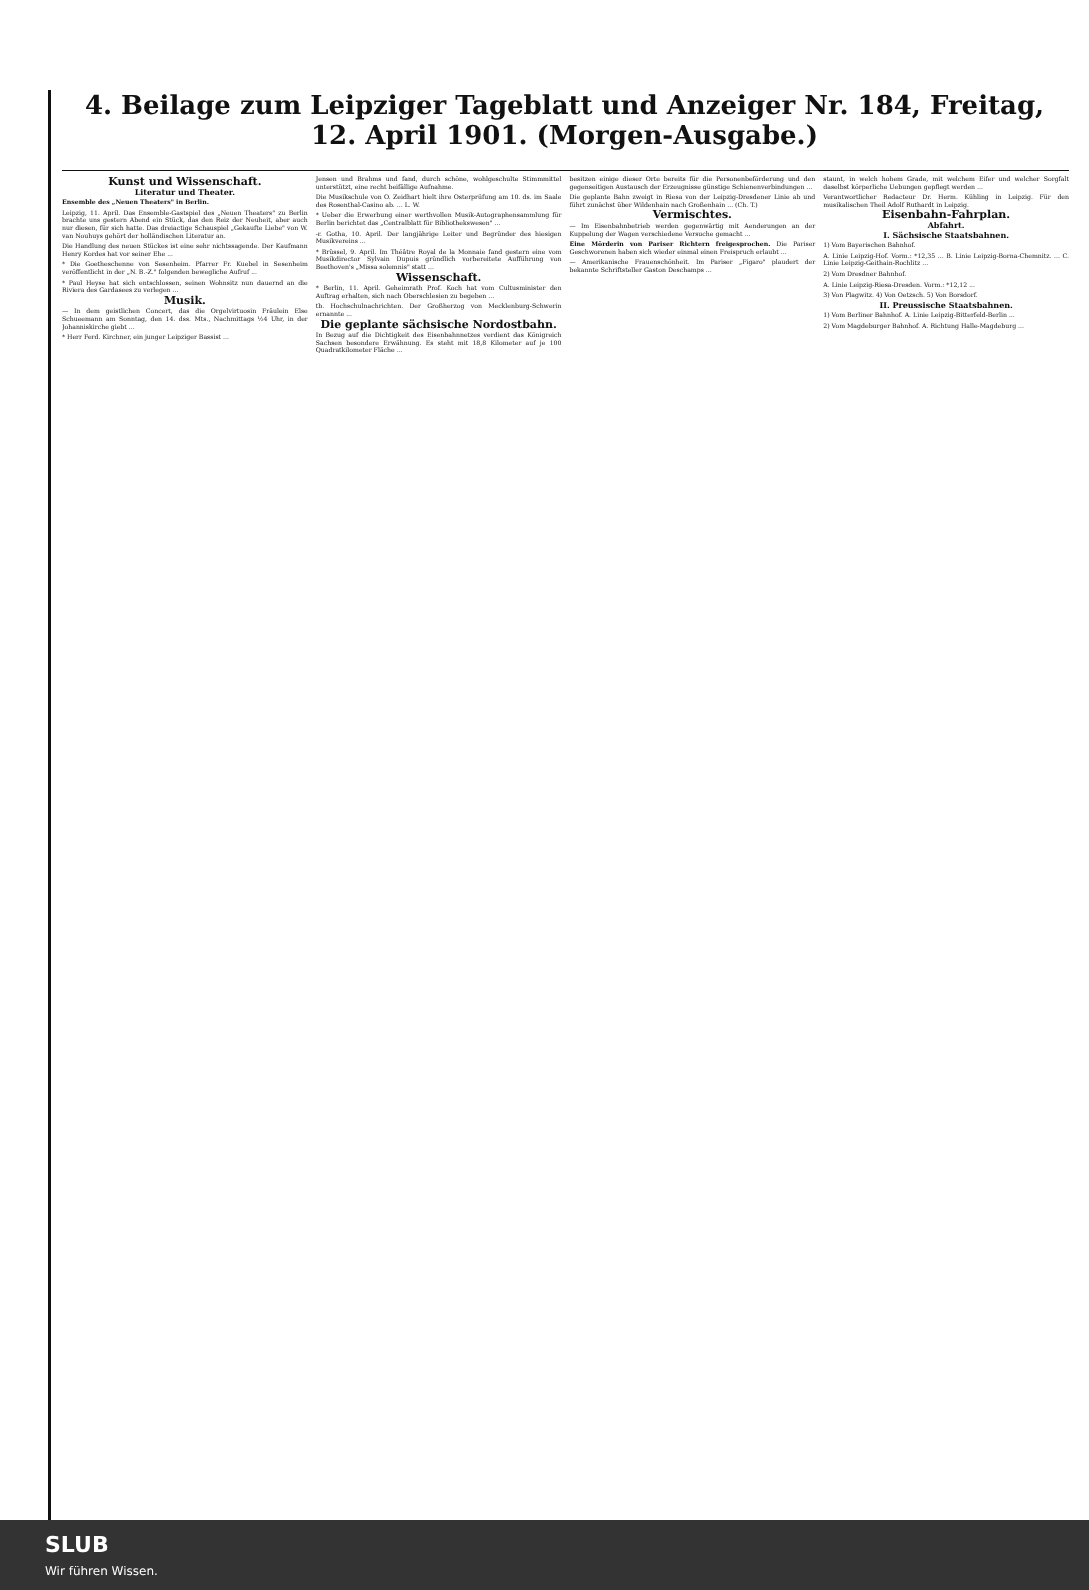4. Beilage zum Leipziger Tageblatt und Anzeiger Nr. 184, Freitag, 12. April 1901. (Morgen-Ausgabe.)
Kunst und Wissenschaft.
Literatur und Theater.
Ensemble des „Neuen Theaters" in Berlin.
Leipzig, 11. April. Das Ensemble-Gastspiel des „Neuen Theaters" zu Berlin brachte uns gestern Abend ein Stück, das den Reiz der Neuheit, aber auch nur diesen, für sich hatte. Das dreiactige Schauspiel „Gekaufte Liebe" von W. van Nouhuys gehört der holländischen Literatur an.
Die Handlung des neuen Stückes ist eine sehr nichtssagende. Der Kaufmann Henry Kordes hat vor seiner Ehe ...
* Die Goetheschenne von Sesenheim. Pfarrer Fr. Kuebel in Sesenheim veröffentlicht in der „N. B.-Z." folgenden bewegliche Aufruf ...
* Paul Heyse hat sich entschlossen, seinen Wohnsitz nun dauernd an die Riviera des Gardasees zu verlegen ...
Musik.
— In dem geistlichen Concert, das die Orgelvirtuosin Fräulein Else Schueemann am Sonntag, den 14. dss. Mts., Nachmittags ½4 Uhr, in der Johanniskirche giebt ...
* Herr Ferd. Kirchner, ein junger Leipziger Bassist ...
Jensen und Brahms und fand, durch schöne, wohlgeschulte Stimmmittel unterstützt, eine recht beifällige Aufnahme.
Die Musikschule von O. Zeidhart hielt ihre Osterprüfung am 10. ds. im Saale des Rosenthal-Casino ab. ... L. W.
* Ueber die Erwerbung einer werthvollen Musik-Autographensammlung für Berlin berichtet das „Centralblatt für Bibliothekswesen" ...
-r. Gotha, 10. April. Der langjährige Leiter und Begründer des hiesigen Musikvereins ...
* Brüssel, 9. April. Im Théâtre Royal de la Monnaie fand gestern eine vom Musikdirector Sylvain Dupuis gründlich vorbereitete Aufführung von Beethoven's „Missa solemnis" statt ...
Wissenschaft.
* Berlin, 11. April. Geheimrath Prof. Koch hat vom Cultusminister den Auftrag erhalten, sich nach Oberschlesien zu begeben ...
tb. Hochschulnachrichten. Der Großherzog von Mecklenburg-Schwerin ernannte ...
Die geplante sächsische Nordostbahn.
In Bezug auf die Dichtigkeit des Eisenbahnnetzes verdient das Königreich Sachsen besondere Erwähnung. Es steht mit 18,8 Kilometer auf je 100 Quadratkilometer Fläche ...
besitzen einige dieser Orte bereits für die Personenbeförderung und den gegenseitigen Austausch der Erzeugnisse günstige Schienenverbindungen ...
Die geplante Bahn zweigt in Riesa von der Leipzig-Dresdener Linie ab und führt zunächst über Wildenhain nach Großenhain ... (Ch. T.)
Vermischtes.
— Im Eisenbahnbetrieb werden gegenwärtig mit Aenderungen an der Kuppelung der Wagen verschiedene Versuche gemacht ...
Eine Mörderin von Pariser Richtern freigesprochen. Die Pariser Geschworenen haben sich wieder einmal einen Freispruch erlaubt ...
— Amerikanische Frauenschönheit. Im Pariser „Figaro" plaudert der bekannte Schriftsteller Gaston Deschamps ...
staunt, in welch hohem Grade, mit welchem Eifer und welcher Sorgfalt daselbst körperliche Uebungen gepflegt werden ...
Verantwortlicher Redacteur Dr. Herm. Kühling in Leipzig. Für den musikalischen Theil Adolf Ruthardt in Leipzig.
Eisenbahn-Fahrplan.
Abfahrt.
I. Sächsische Staatsbahnen.
1) Vom Bayerischen Bahnhof.
A. Linie Leipzig-Hof. Vorm.: *12,35 ... B. Linie Leipzig-Borna-Chemnitz. ... C. Linie Leipzig-Geithain-Rochlitz ...
2) Vom Dresdner Bahnhof.
A. Linie Leipzig-Riesa-Dresden. Vorm.: *12,12 ...
3) Von Plagwitz. 4) Von Oetzsch. 5) Von Borsdorf.
II. Preussische Staatsbahnen.
1) Vom Berliner Bahnhof. A. Linie Leipzig-Bitterfeld-Berlin ...
2) Vom Magdeburger Bahnhof. A. Richtung Halle-Magdeburg ...
SLUB
Wir führen Wissen.